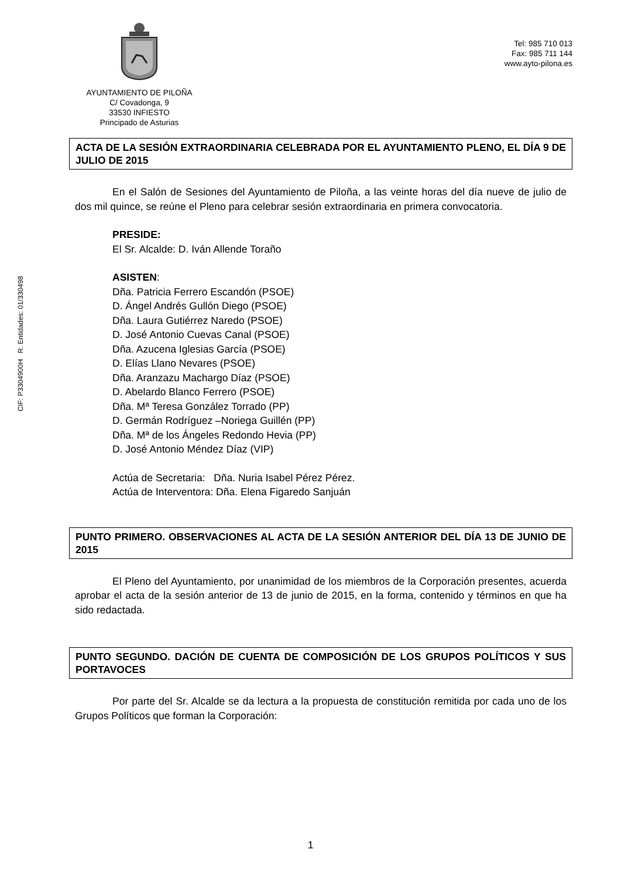AYUNTAMIENTO DE PILOÑA
C/ Covadonga, 9
33530 INFIESTO
Principado de Asturias
Tel: 985 710 013
Fax: 985 711 144
www.ayto-pilona.es
ACTA DE LA SESIÓN EXTRAORDINARIA CELEBRADA POR EL AYUNTAMIENTO PLENO, EL DÍA 9 DE JULIO DE 2015
En el Salón de Sesiones del Ayuntamiento de Piloña, a las veinte horas del día nueve de julio de dos mil quince, se reúne el Pleno para celebrar sesión extraordinaria en primera convocatoria.
PRESIDE:
El Sr. Alcalde: D. Iván Allende Toraño
CIF: P3304900H R. Entidades: 01/330498
ASISTEN:
Dña. Patricia Ferrero Escandón (PSOE)
D. Ángel Andrés Gullón Diego (PSOE)
Dña. Laura Gutiérrez Naredo (PSOE)
D. José Antonio Cuevas Canal (PSOE)
Dña. Azucena Iglesias García (PSOE)
D. Elías Llano Nevares (PSOE)
Dña. Aranzazu Machargo Díaz (PSOE)
D. Abelardo Blanco Ferrero (PSOE)
Dña. Mª Teresa González Torrado (PP)
D. Germán Rodríguez –Noriega Guillén (PP)
Dña. Mª de los Ángeles Redondo Hevia (PP)
D. José Antonio Méndez Díaz (VIP)
Actúa de Secretaria: Dña. Nuria Isabel Pérez Pérez.
Actúa de Interventora: Dña. Elena Figaredo Sanjuán
PUNTO PRIMERO. OBSERVACIONES AL ACTA DE LA SESIÓN ANTERIOR DEL DÍA 13 DE JUNIO DE 2015
El Pleno del Ayuntamiento, por unanimidad de los miembros de la Corporación presentes, acuerda aprobar el acta de la sesión anterior de 13 de junio de 2015, en la forma, contenido y términos en que ha sido redactada.
PUNTO SEGUNDO. DACIÓN DE CUENTA DE COMPOSICIÓN DE LOS GRUPOS POLÍTICOS Y SUS PORTAVOCES
Por parte del Sr. Alcalde se da lectura a la propuesta de constitución remitida por cada uno de los Grupos Políticos que forman la Corporación:
1